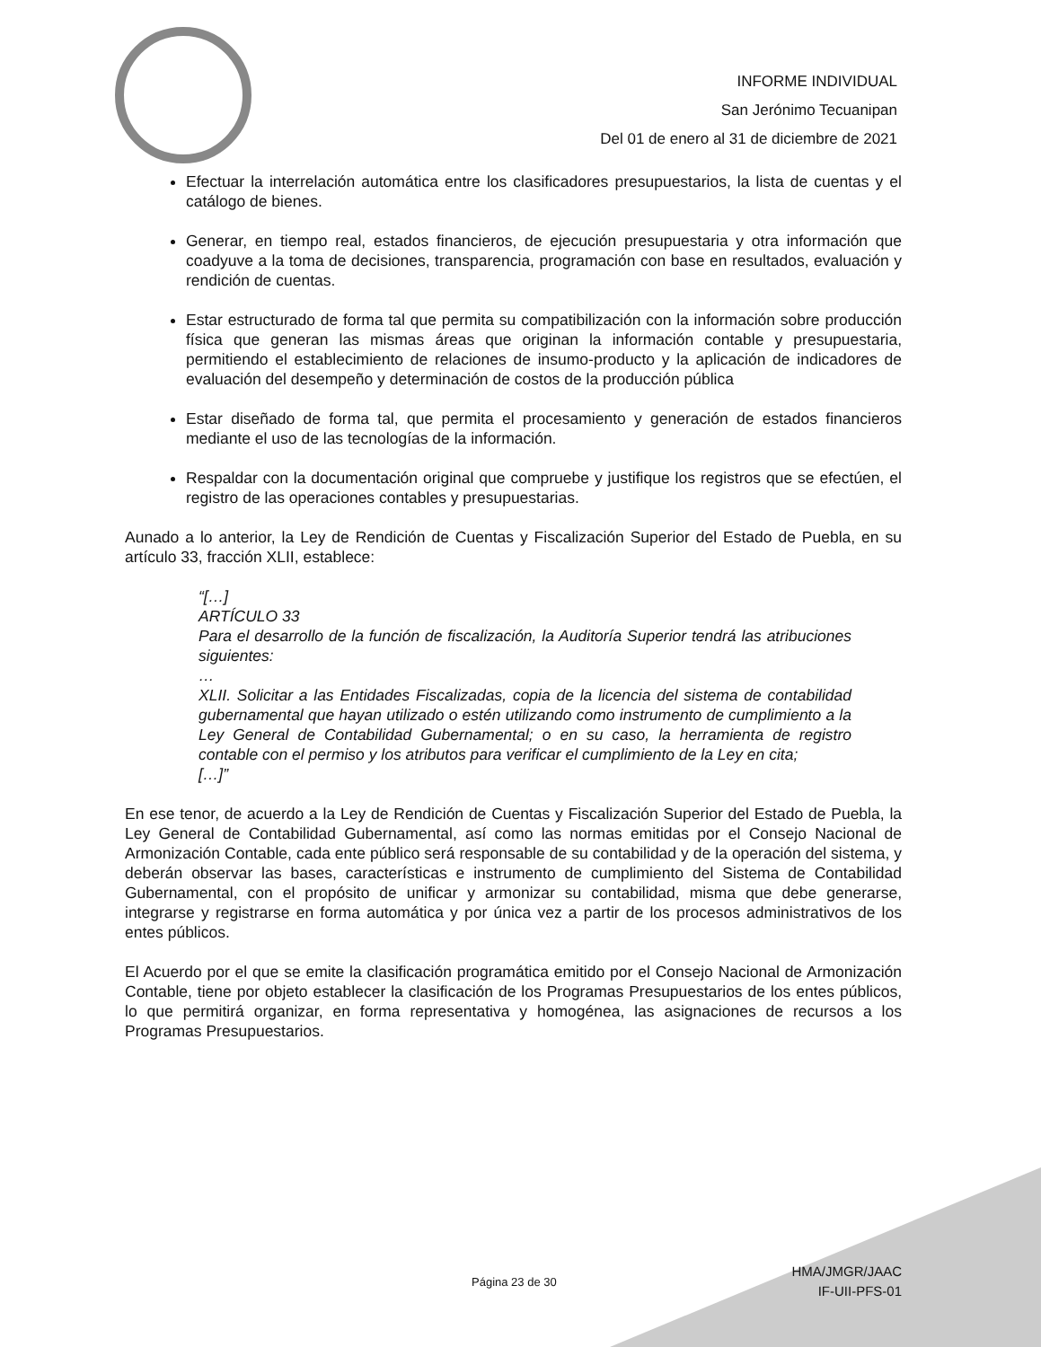INFORME INDIVIDUAL
San Jerónimo Tecuanipan
Del 01 de enero al 31 de diciembre de 2021
Efectuar la interrelación automática entre los clasificadores presupuestarios, la lista de cuentas y el catálogo de bienes.
Generar, en tiempo real, estados financieros, de ejecución presupuestaria y otra información que coadyuve a la toma de decisiones, transparencia, programación con base en resultados, evaluación y rendición de cuentas.
Estar estructurado de forma tal que permita su compatibilización con la información sobre producción física que generan las mismas áreas que originan la información contable y presupuestaria, permitiendo el establecimiento de relaciones de insumo-producto y la aplicación de indicadores de evaluación del desempeño y determinación de costos de la producción pública
Estar diseñado de forma tal, que permita el procesamiento y generación de estados financieros mediante el uso de las tecnologías de la información.
Respaldar con la documentación original que compruebe y justifique los registros que se efectúen, el registro de las operaciones contables y presupuestarias.
Aunado a lo anterior, la Ley de Rendición de Cuentas y Fiscalización Superior del Estado de Puebla, en su artículo 33, fracción XLII, establece:
“[…]
ARTÍCULO 33
Para el desarrollo de la función de fiscalización, la Auditoría Superior tendrá las atribuciones siguientes:
…
XLII. Solicitar a las Entidades Fiscalizadas, copia de la licencia del sistema de contabilidad gubernamental que hayan utilizado o estén utilizando como instrumento de cumplimiento a la Ley General de Contabilidad Gubernamental; o en su caso, la herramienta de registro contable con el permiso y los atributos para verificar el cumplimiento de la Ley en cita;
[…]”
En ese tenor, de acuerdo a la Ley de Rendición de Cuentas y Fiscalización Superior del Estado de Puebla, la Ley General de Contabilidad Gubernamental, así como las normas emitidas por el Consejo Nacional de Armonización Contable, cada ente público será responsable de su contabilidad y de la operación del sistema, y deberán observar las bases, características e instrumento de cumplimiento del Sistema de Contabilidad Gubernamental, con el propósito de unificar y armonizar su contabilidad, misma que debe generarse, integrarse y registrarse en forma automática y por única vez a partir de los procesos administrativos de los entes públicos.
El Acuerdo por el que se emite la clasificación programática emitido por el Consejo Nacional de Armonización Contable, tiene por objeto establecer la clasificación de los Programas Presupuestarios de los entes públicos, lo que permitirá organizar, en forma representativa y homogénea, las asignaciones de recursos a los Programas Presupuestarios.
Página 23 de 30
HMA/JMGR/JAAC
IF-UII-PFS-01